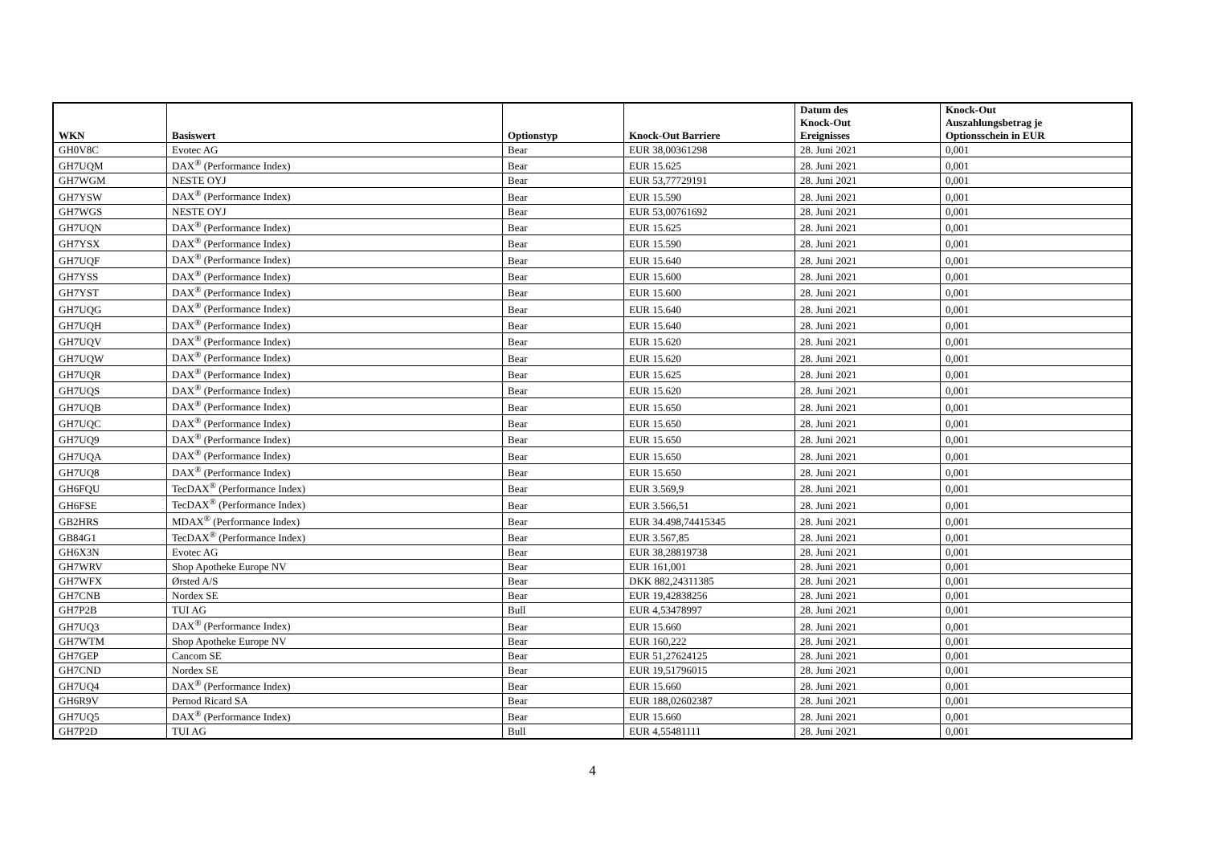| WKN | Basiswert | Optionstyp | Knock-Out Barriere | Datum des Knock-Out Ereignisses | Knock-Out Auszahlungsbetrag je Optionsschein in EUR |
| --- | --- | --- | --- | --- | --- |
| GH0V8C | Evotec AG | Bear | EUR 38,00361298 | 28. Juni 2021 | 0,001 |
| GH7UQM | DAX<sup>®</sup> (Performance Index) | Bear | EUR 15.625 | 28. Juni 2021 | 0,001 |
| GH7WGM | NESTE OYJ | Bear | EUR 53,77729191 | 28. Juni 2021 | 0,001 |
| GH7YSW | DAX<sup>®</sup> (Performance Index) | Bear | EUR 15.590 | 28. Juni 2021 | 0,001 |
| GH7WGS | NESTE OYJ | Bear | EUR 53,00761692 | 28. Juni 2021 | 0,001 |
| GH7UQN | DAX<sup>®</sup> (Performance Index) | Bear | EUR 15.625 | 28. Juni 2021 | 0,001 |
| GH7YSX | DAX<sup>®</sup> (Performance Index) | Bear | EUR 15.590 | 28. Juni 2021 | 0,001 |
| GH7UQF | DAX<sup>®</sup> (Performance Index) | Bear | EUR 15.640 | 28. Juni 2021 | 0,001 |
| GH7YSS | DAX<sup>®</sup> (Performance Index) | Bear | EUR 15.600 | 28. Juni 2021 | 0,001 |
| GH7YST | DAX<sup>®</sup> (Performance Index) | Bear | EUR 15.600 | 28. Juni 2021 | 0,001 |
| GH7UQG | DAX<sup>®</sup> (Performance Index) | Bear | EUR 15.640 | 28. Juni 2021 | 0,001 |
| GH7UQH | DAX<sup>®</sup> (Performance Index) | Bear | EUR 15.640 | 28. Juni 2021 | 0,001 |
| GH7UQV | DAX<sup>®</sup> (Performance Index) | Bear | EUR 15.620 | 28. Juni 2021 | 0,001 |
| GH7UQW | DAX<sup>®</sup> (Performance Index) | Bear | EUR 15.620 | 28. Juni 2021 | 0,001 |
| GH7UQR | DAX<sup>®</sup> (Performance Index) | Bear | EUR 15.625 | 28. Juni 2021 | 0,001 |
| GH7UQS | DAX<sup>®</sup> (Performance Index) | Bear | EUR 15.620 | 28. Juni 2021 | 0,001 |
| GH7UQB | DAX<sup>®</sup> (Performance Index) | Bear | EUR 15.650 | 28. Juni 2021 | 0,001 |
| GH7UQC | DAX<sup>®</sup> (Performance Index) | Bear | EUR 15.650 | 28. Juni 2021 | 0,001 |
| GH7UQ9 | DAX<sup>®</sup> (Performance Index) | Bear | EUR 15.650 | 28. Juni 2021 | 0,001 |
| GH7UQA | DAX<sup>®</sup> (Performance Index) | Bear | EUR 15.650 | 28. Juni 2021 | 0,001 |
| GH7UQ8 | DAX<sup>®</sup> (Performance Index) | Bear | EUR 15.650 | 28. Juni 2021 | 0,001 |
| GH6FQU | TecDAX<sup>®</sup> (Performance Index) | Bear | EUR 3.569,9 | 28. Juni 2021 | 0,001 |
| GH6FSE | TecDAX<sup>®</sup> (Performance Index) | Bear | EUR 3.566,51 | 28. Juni 2021 | 0,001 |
| GB2HRS | MDAX<sup>®</sup> (Performance Index) | Bear | EUR 34.498,74415345 | 28. Juni 2021 | 0,001 |
| GB84G1 | TecDAX<sup>®</sup> (Performance Index) | Bear | EUR 3.567,85 | 28. Juni 2021 | 0,001 |
| GH6X3N | Evotec AG | Bear | EUR 38,28819738 | 28. Juni 2021 | 0,001 |
| GH7WRV | Shop Apotheke Europe NV | Bear | EUR 161,001 | 28. Juni 2021 | 0,001 |
| GH7WFX | Ørsted A/S | Bear | DKK 882,24311385 | 28. Juni 2021 | 0,001 |
| GH7CNB | Nordex SE | Bear | EUR 19,42838256 | 28. Juni 2021 | 0,001 |
| GH7P2B | TUI AG | Bull | EUR 4,53478997 | 28. Juni 2021 | 0,001 |
| GH7UQ3 | DAX<sup>®</sup> (Performance Index) | Bear | EUR 15.660 | 28. Juni 2021 | 0,001 |
| GH7WTM | Shop Apotheke Europe NV | Bear | EUR 160,222 | 28. Juni 2021 | 0,001 |
| GH7GEP | Cancom SE | Bear | EUR 51,27624125 | 28. Juni 2021 | 0,001 |
| GH7CND | Nordex SE | Bear | EUR 19,51796015 | 28. Juni 2021 | 0,001 |
| GH7UQ4 | DAX<sup>®</sup> (Performance Index) | Bear | EUR 15.660 | 28. Juni 2021 | 0,001 |
| GH6R9V | Pernod Ricard SA | Bear | EUR 188,02602387 | 28. Juni 2021 | 0,001 |
| GH7UQ5 | DAX<sup>®</sup> (Performance Index) | Bear | EUR 15.660 | 28. Juni 2021 | 0,001 |
| GH7P2D | TUI AG | Bull | EUR 4,55481111 | 28. Juni 2021 | 0,001 |
4